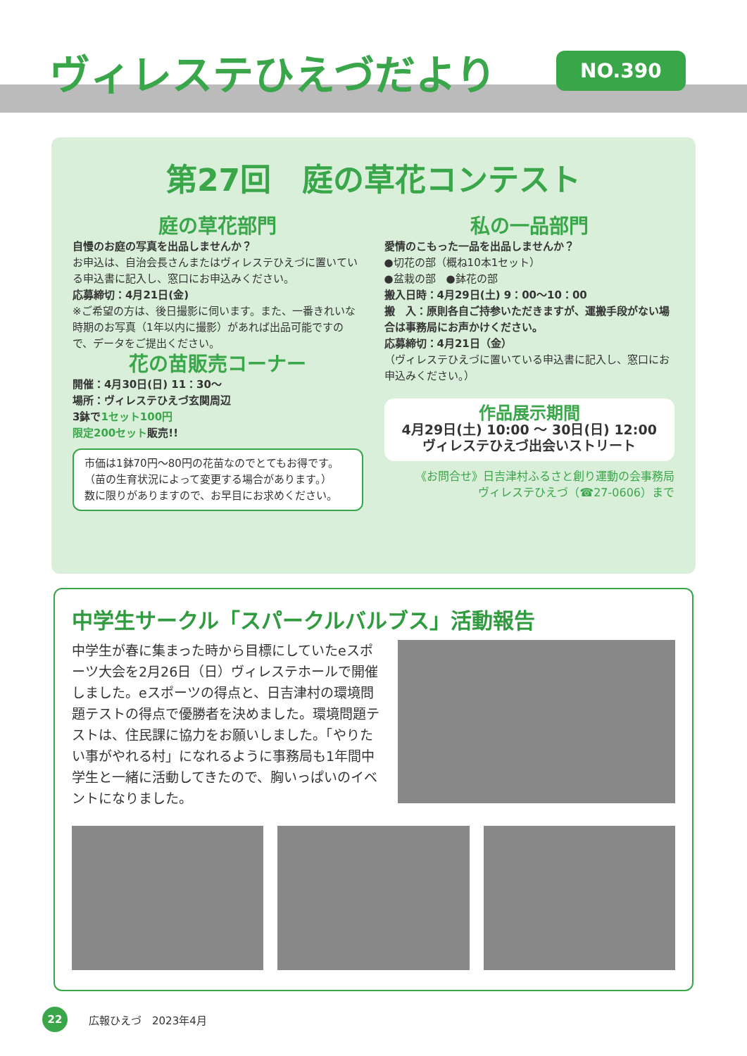ヴィレステひえづだより NO.390
第27回　庭の草花コンテスト
庭の草花部門
自慢のお庭の写真を出品しませんか？
お申込は、自治会長さんまたはヴィレステひえづに置いている申込書に記入し、窓口にお申込みください。
応募締切：4月21日(金)
※ご希望の方は、後日撮影に伺います。また、一番きれいな時期のお写真（1年以内に撮影）があれば出品可能ですので、データをご提出ください。
花の苗販売コーナー
開催：4月30日(日) 11：30～
場所：ヴィレステひえづ玄関周辺
3鉢で1セット100円
限定200セット販売!!
市価は1鉢70円～80円の花苗なのでとてもお得です。
（苗の生育状況によって変更する場合があります。）
数に限りがありますので、お早目にお求めください。
私の一品部門
愛情のこもった一品を出品しませんか？
●切花の部（概ね10本1セット）
●盆栽の部　●鉢花の部
搬入日時：4月29日(土) 9：00～10：00
搬　入：原則各自ご持参いただきますが、運搬手段がない場合は事務局にお声かけください。
応募締切：4月21日（金）
（ヴィレステひえづに置いている申込書に記入し、窓口にお申込みください。）
作品展示期間
4月29日(土) 10:00 ～ 30日(日) 12:00
ヴィレステひえづ出会いストリート
《お問合せ》日吉津村ふるさと創り運動の会事務局
ヴィレステひえづ（☎27-0606）まで
中学生サークル「スパークルバルブス」活動報告
中学生が春に集まった時から目標にしていたeスポーツ大会を2月26日（日）ヴィレステホールで開催しました。eスポーツの得点と、日吉津村の環境問題テストの得点で優勝者を決めました。環境問題テストは、住民課に協力をお願いしました。「やりたい事がやれる村」になれるように事務局も1年間中学生と一緒に活動してきたので、胸いっぱいのイベントになりました。
22
広報ひえづ　2023年4月